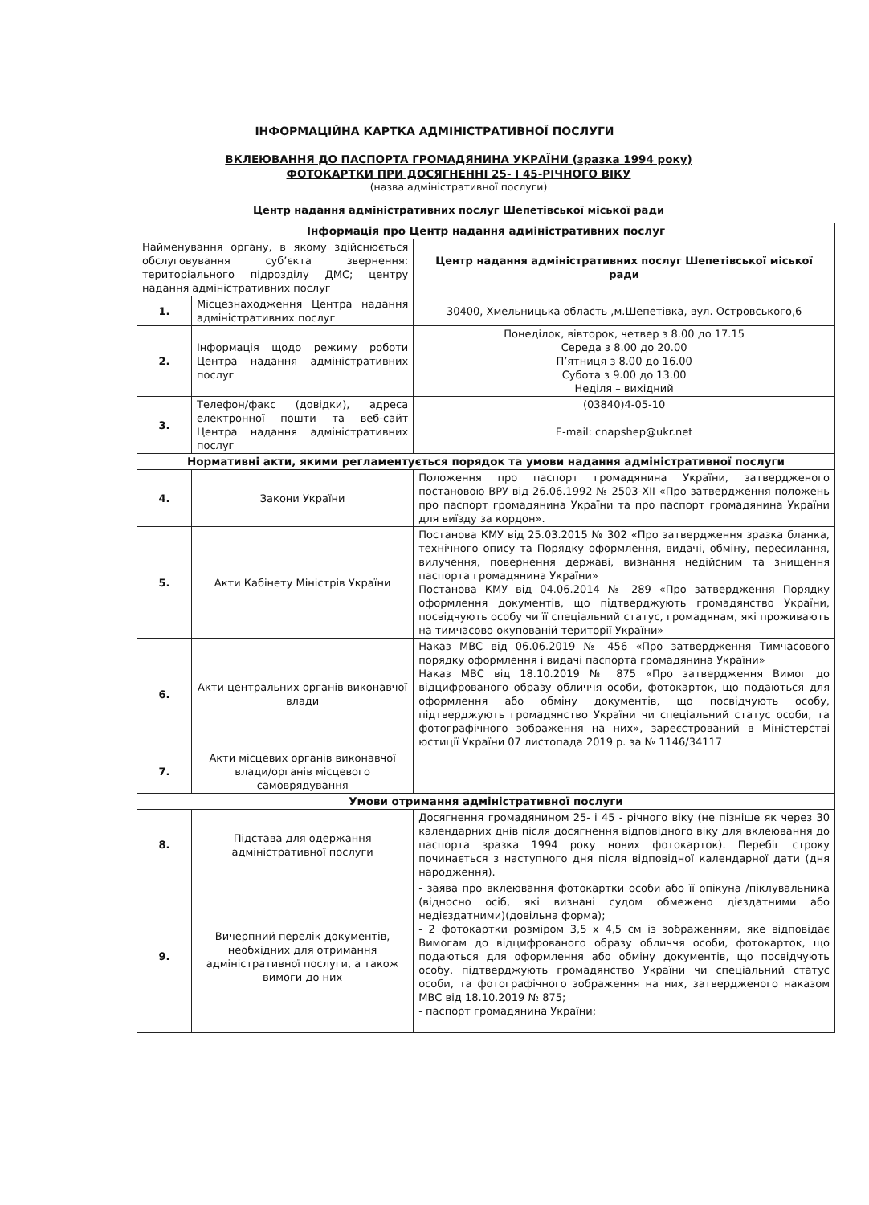ІНФОРМАЦІЙНА КАРТКА АДМІНІСТРАТИВНОЇ ПОСЛУГИ
ВКЛЕЮВАННЯ ДО ПАСПОРТА ГРОМАДЯНИНА УКРАЇНИ (зразка 1994 року)
ФОТОКАРТКИ ПРИ ДОСЯГНЕННІ 25- І 45-РІЧНОГО ВІКУ
(назва адміністративної послуги)
Центр надання адміністративних послуг Шепетівської міської ради
| Інформація про Центр надання адміністративних послуг | | |
| --- | --- | --- |
| Найменування органу, в якому здійснюється обслуговування суб’єкта звернення: територіального підрозділу ДМС; центру надання адміністративних послуг | | Центр надання адміністративних послуг Шепетівської міської ради |
| 1. | Місцезнаходження Центра надання адміністративних послуг | 30400, Хмельницька область ,м.Шепетівка, вул. Островського,6 |
| 2. | Інформація щодо режиму роботи Центра надання адміністративних послуг | Понеділок, вівторок, четвер з 8.00 до 17.15 Середа з 8.00 до 20.00 П’ятниця з 8.00 до 16.00 Субота з 9.00 до 13.00 Неділя – вихідний |
| 3. | Телефон/факс (довідки), адреса електронної пошти та веб-сайт Центра надання адміністративних послуг | (03840)4-05-10 E-mail: cnapshep@ukr.net |
| Нормативні акти, якими регламентується порядок та умови надання адміністративної послуги | | |
| 4. | Закони України | Положення про паспорт громадянина України, затвердженого постановою ВРУ від 26.06.1992 № 2503-XII «Про затвердження положень про паспорт громадянина України та про паспорт громадянина України для виїзду за кордон». |
| 5. | Акти Кабінету Міністрів України | Постанова КМУ від 25.03.2015 № 302 «Про затвердження зразка бланка, технічного опису та Порядку оформлення, видачі, обміну, пересилання, вилучення, повернення державі, визнання недійсним та знищення паспорта громадянина України» Постанова КМУ від 04.06.2014 № 289 «Про затвердження Порядку оформлення документів, що підтверджують громадянство України, посвідчують особу чи її спеціальний статус, громадянам, які проживають на тимчасово окупованій території України» |
| 6. | Акти центральних органів виконавчої влади | Наказ МВС від 06.06.2019 № 456 «Про затвердження Тимчасового порядку оформлення і видачі паспорта громадянина України» Наказ МВС від 18.10.2019 № 875 «Про затвердження Вимог до відцифрованого образу обличчя особи, фотокарток, що подаються для оформлення або обміну документів, що посвідчують особу, підтверджують громадянство України чи спеціальний статус особи, та фотографічного зображення на них», зареєстрований в Міністерстві юстиції України 07 листопада 2019 р. за № 1146/34117 |
| 7. | Акти місцевих органів виконавчої влади/органів місцевого самоврядування | |
| Умови отримання адміністративної послуги | | |
| 8. | Підстава для одержання адміністративної послуги | Досягнення громадянином 25- і 45 - річного віку (не пізніше як через 30 календарних днів після досягнення відповідного віку для вклеювання до паспорта зразка 1994 року нових фотокарток). Перебіг строку починається з наступного дня після відповідної календарної дати (дня народження). |
| 9. | Вичерпний перелік документів, необхідних для отримання адміністративної послуги, а також вимоги до них | - заява про вклеювання фотокартки особи або її опікуна /піклувальника (відносно осіб, які визнані судом обмежено дієздатними або недієздатними)(довільна форма); - 2 фотокартки розміром 3,5 х 4,5 см із зображенням, яке відповідає Вимогам до відцифрованого образу обличчя особи, фотокарток, що подаються для оформлення або обміну документів, що посвідчують особу, підтверджують громадянство України чи спеціальний статус особи, та фотографічного зображення на них, затвердженого наказом МВС від 18.10.2019 № 875; - паспорт громадянина України; |